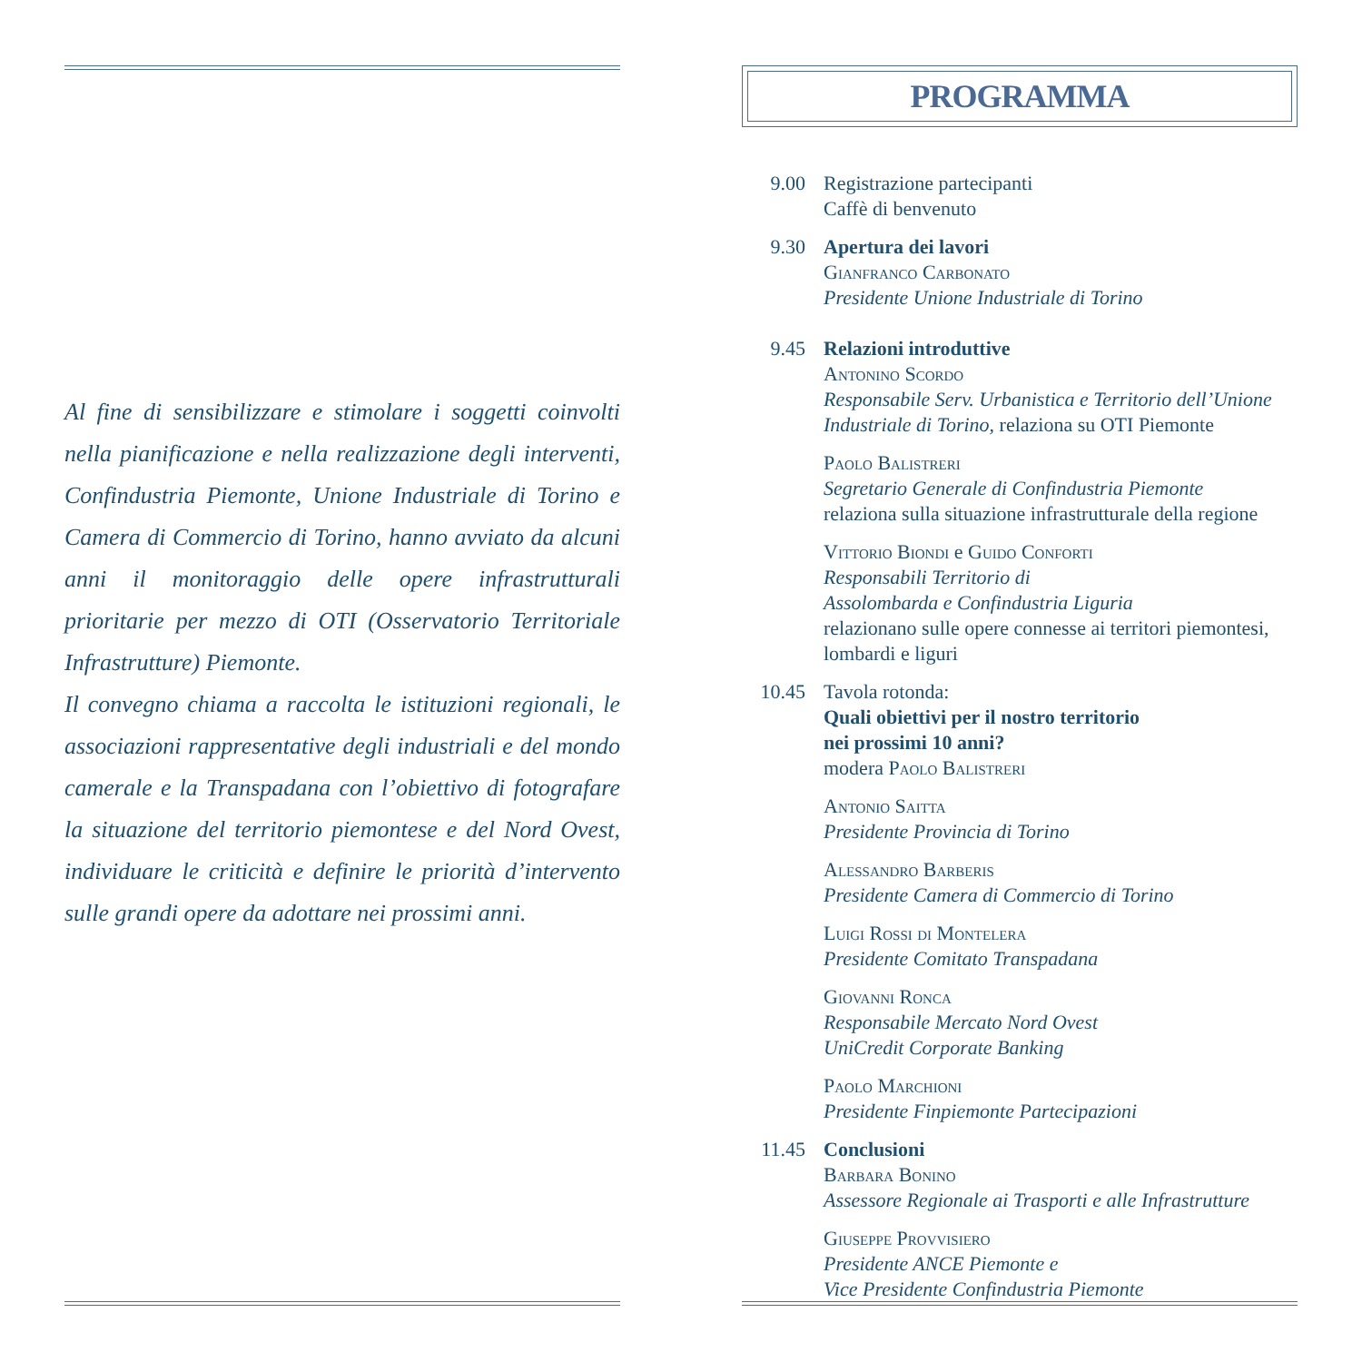Al fine di sensibilizzare e stimolare i soggetti coinvolti nella pianificazione e nella realizzazione degli interventi, Confindustria Piemonte, Unione Industriale di Torino e Camera di Commercio di Torino, hanno avviato da alcuni anni il monitoraggio delle opere infrastrutturali prioritarie per mezzo di OTI (Osservatorio Territoriale Infrastrutture) Piemonte.
Il convegno chiama a raccolta le istituzioni regionali, le associazioni rappresentative degli industriali e del mondo camerale e la Transpadana con l’obiettivo di fotografare la situazione del territorio piemontese e del Nord Ovest, individuare le criticità e definire le priorità d’intervento sulle grandi opere da adottare nei prossimi anni.
PROGRAMMA
9.00 Registrazione partecipanti
Caffè di benvenuto
9.30 Apertura dei lavori
Gianfranco Carbonato
Presidente Unione Industriale di Torino
9.45 Relazioni introduttive
Antonino Scordo
Responsabile Serv. Urbanistica e Territorio dell’Unione Industriale di Torino, relaziona su OTI Piemonte
Paolo Balistreri
Segretario Generale di Confindustria Piemonte
relaziona sulla situazione infrastrutturale della regione
Vittorio Biondi e Guido Conforti
Responsabili Territorio di
Assolombarda e Confindustria Liguria
relazionano sulle opere connesse ai territori piemontesi, lombardi e liguri
10.45 Tavola rotonda:
Quali obiettivi per il nostro territorio
nei prossimi 10 anni?
modera Paolo Balistreri
Antonio Saitta
Presidente Provincia di Torino
Alessandro Barberis
Presidente Camera di Commercio di Torino
Luigi Rossi di Montelera
Presidente Comitato Transpadana
Giovanni Ronca
Responsabile Mercato Nord Ovest
UniCredit Corporate Banking
Paolo Marchioni
Presidente Finpiemonte Partecipazioni
11.45 Conclusioni
Barbara Bonino
Assessore Regionale ai Trasporti e alle Infrastrutture
Giuseppe Provvisiero
Presidente ANCE Piemonte e
Vice Presidente Confindustria Piemonte